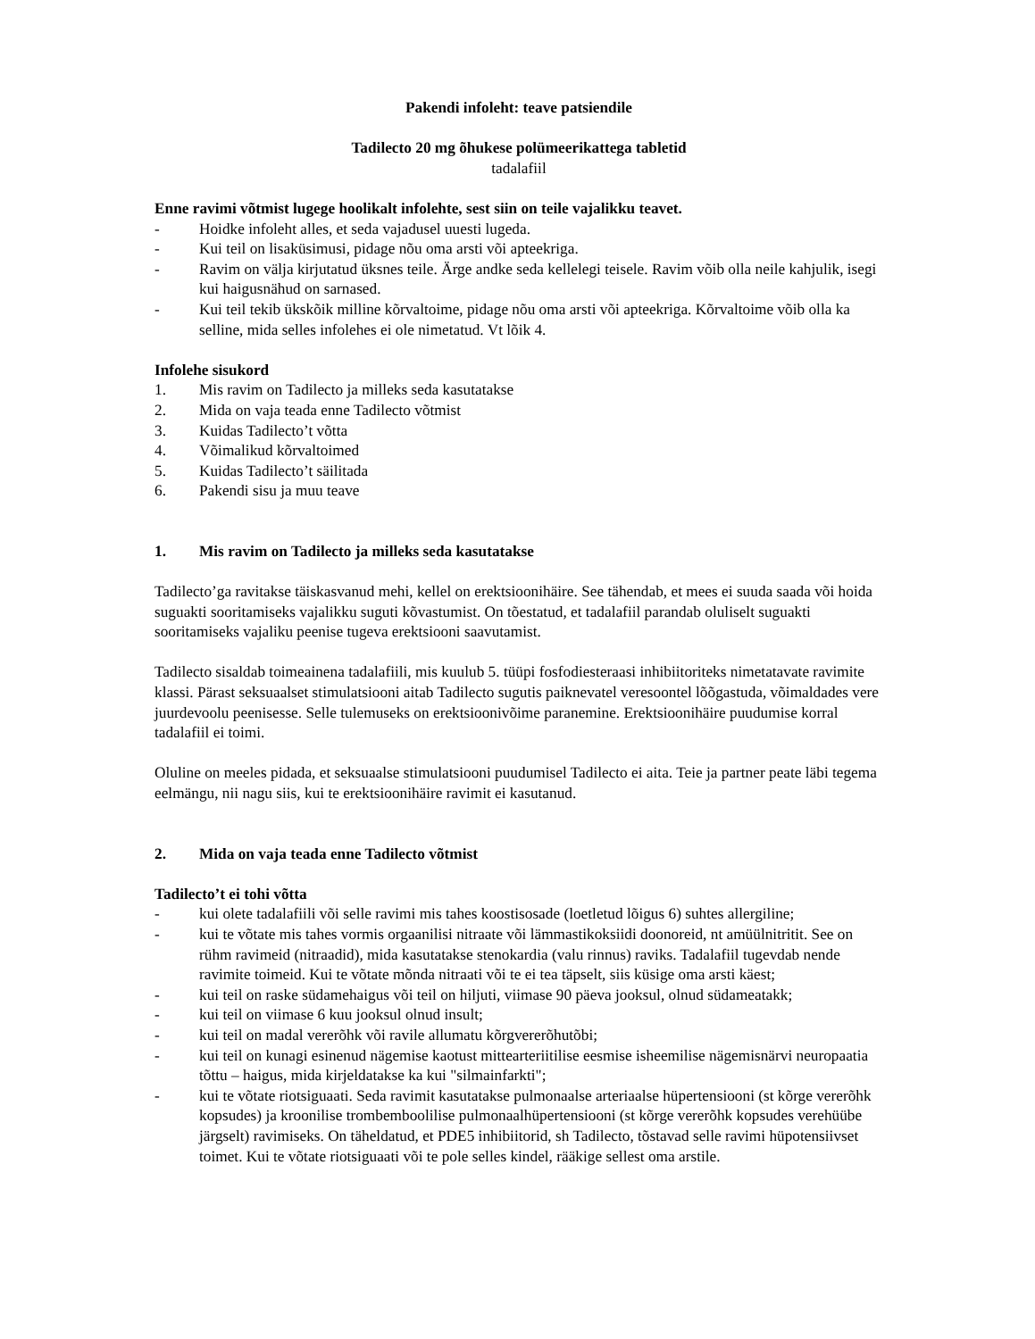Pakendi infoleht: teave patsiendile
Tadilecto 20 mg õhukese polümeerikattega tabletid
tadalafiil
Enne ravimi võtmist lugege hoolikalt infolehte, sest siin on teile vajalikku teavet.
- Hoidke infoleht alles, et seda vajadusel uuesti lugeda.
- Kui teil on lisaküsimusi, pidage nõu oma arsti või apteekriga.
- Ravim on välja kirjutatud üksnes teile. Ärge andke seda kellelegi teisele. Ravim võib olla neile kahjulik, isegi kui haigusnähud on sarnased.
- Kui teil tekib ükskõik milline kõrvaltoime, pidage nõu oma arsti või apteekriga. Kõrvaltoime võib olla ka selline, mida selles infolehes ei ole nimetatud. Vt lõik 4.
Infolehe sisukord
1. Mis ravim on Tadilecto ja milleks seda kasutatakse
2. Mida on vaja teada enne Tadilecto võtmist
3. Kuidas Tadilecto’t võtta
4. Võimalikud kõrvaltoimed
5. Kuidas Tadilecto’t säilitada
6. Pakendi sisu ja muu teave
1. Mis ravim on Tadilecto ja milleks seda kasutatakse
Tadilecto’ga ravitakse täiskasvanud mehi, kellel on erektsioonihäire. See tähendab, et mees ei suuda saada või hoida suguakti sooritamiseks vajalikku suguti kõvastumist. On tõestatud, et tadalafiil parandab oluliselt suguakti sooritamiseks vajaliku peenise tugeva erektsiooni saavutamist.
Tadilecto sisaldab toimeainena tadalafiili, mis kuulub 5. tüüpi fosfodiesteraasi inhibiitoriteks nimetatavate ravimite klassi. Pärast seksuaalset stimulatsiooni aitab Tadilecto sugutis paiknevatel veresoontel lõõgastuda, võimaldades vere juurdevoolu peenisesse. Selle tulemuseks on erektsioonivõime paranemine. Erektsioonihäire puudumise korral tadalafiil ei toimi.
Oluline on meeles pidada, et seksuaalse stimulatsiooni puudumisel Tadilecto ei aita. Teie ja partner peate läbi tegema eelmängu, nii nagu siis, kui te erektsioonihäire ravimit ei kasutanud.
2. Mida on vaja teada enne Tadilecto võtmist
Tadilecto’t ei tohi võtta
- kui olete tadalafiili või selle ravimi mis tahes koostisosade (loetletud lõigus 6) suhtes allergiline;
- kui te võtate mis tahes vormis orgaanilisi nitraate või lämmastikoksiidi doonoreid, nt amüülnitritit. See on rühm ravimeid (nitraadid), mida kasutatakse stenokardia (valu rinnus) raviks. Tadalafiil tugevdab nende ravimite toimeid. Kui te võtate mõnda nitraati või te ei tea täpselt, siis küsige oma arsti käest;
- kui teil on raske südamehaigus või teil on hiljuti, viimase 90 päeva jooksul, olnud südameatakk;
- kui teil on viimase 6 kuu jooksul olnud insult;
- kui teil on madal vererõhk või ravile allumatu kõrgvererõhutõbi;
- kui teil on kunagi esinenud nägemise kaotust mittearteriitilise eesmise isheemilise nägemisnärvi neuropaatia tõttu – haigus, mida kirjeldatakse ka kui "silmainfarkti";
- kui te võtate riotsiguaati. Seda ravimit kasutatakse pulmonaalse arteriaalse hüpertensiooni (st kõrge vererõhk kopsudes) ja kroonilise trombemboolilise pulmonaalhüpertensiooni (st kõrge vererõhk kopsudes verehüübe järgselt) ravimiseks. On täheldatud, et PDE5 inhibiitorid, sh Tadilecto, tõstavad selle ravimi hüpotensiivset toimet. Kui te võtate riotsiguaati või te pole selles kindel, rääkige sellest oma arstile.